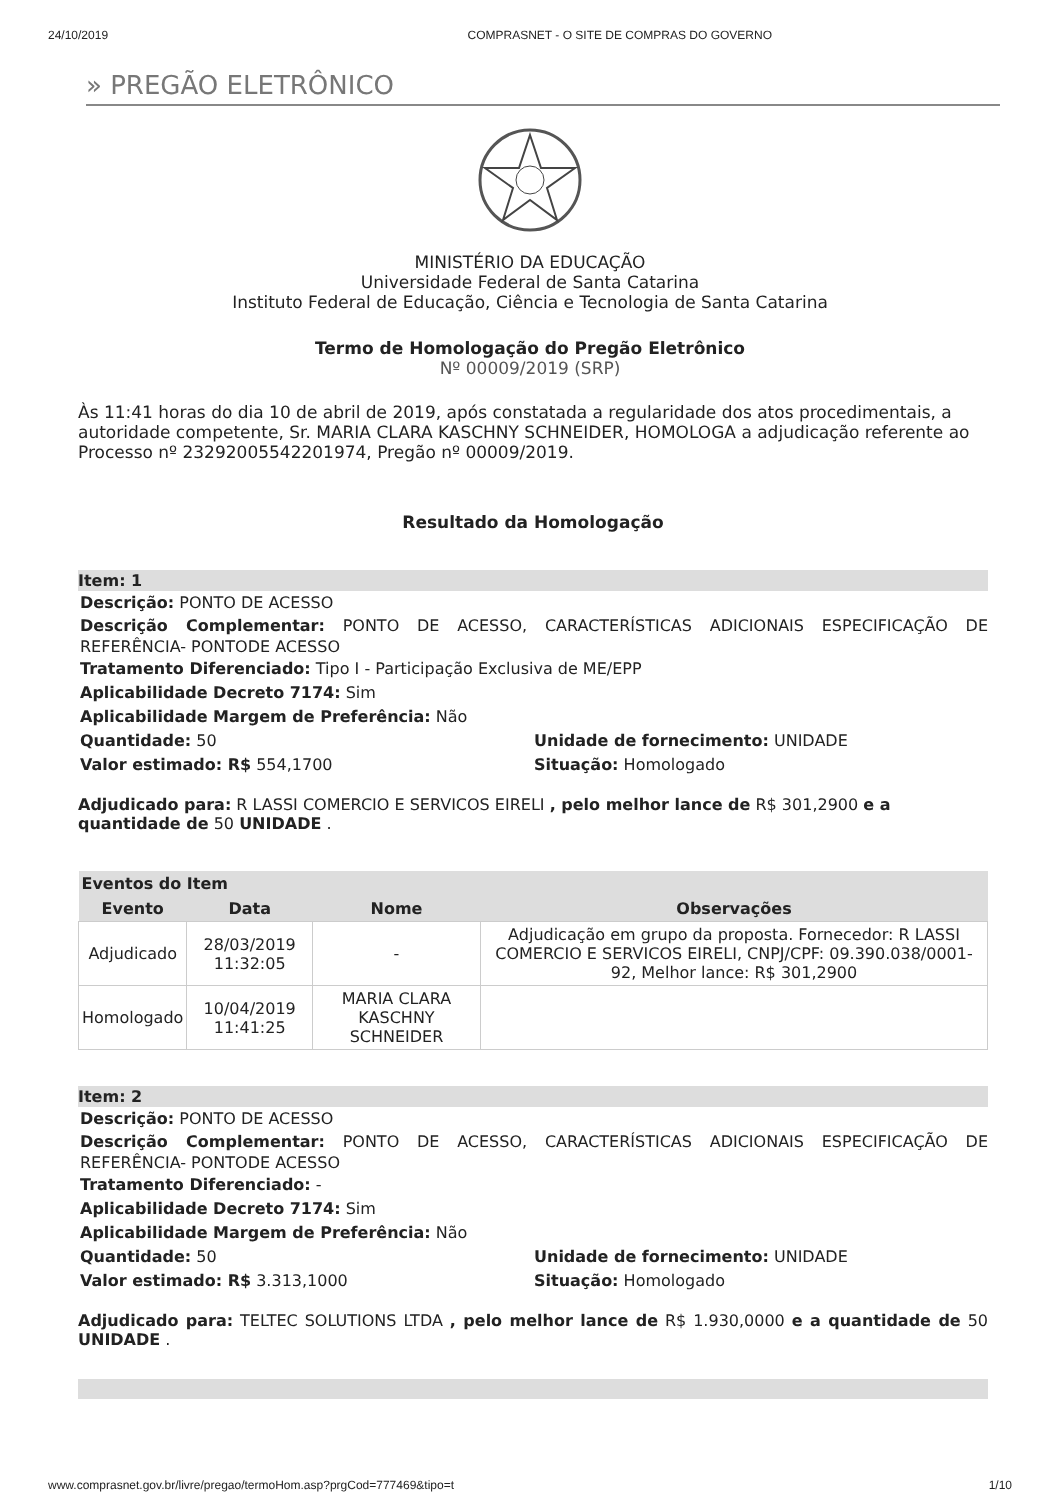24/10/2019 COMPRASNET - O SITE DE COMPRAS DO GOVERNO
» PREGÃO ELETRÔNICO
MINISTÉRIO DA EDUCAÇÃO
Universidade Federal de Santa Catarina
Instituto Federal de Educação, Ciência e Tecnologia de Santa Catarina
Termo de Homologação do Pregão Eletrônico
Nº 00009/2019 (SRP)
Às 11:41 horas do dia 10 de abril de 2019, após constatada a regularidade dos atos procedimentais, a autoridade competente, Sr. MARIA CLARA KASCHNY SCHNEIDER, HOMOLOGA a adjudicação referente ao Processo nº 23292005542201974, Pregão nº 00009/2019.
Resultado da Homologação
Item: 1
Descrição: PONTO DE ACESSO
Descrição Complementar: PONTO DE ACESSO, CARACTERÍSTICAS ADICIONAIS ESPECIFICAÇÃO DE REFERÊNCIA- PONTODE ACESSO
Tratamento Diferenciado: Tipo I - Participação Exclusiva de ME/EPP
Aplicabilidade Decreto 7174: Sim
Aplicabilidade Margem de Preferência: Não
Quantidade: 50 Unidade de fornecimento: UNIDADE
Valor estimado: R$ 554,1700 Situação: Homologado
Adjudicado para: R LASSI COMERCIO E SERVICOS EIRELI , pelo melhor lance de R$ 301,2900 e a quantidade de 50 UNIDADE .
| Eventos do Item | | | |
| --- | --- | --- | --- |
| Evento | Data | Nome | Observações |
| Adjudicado | 28/03/2019 11:32:05 | - | Adjudicação em grupo da proposta. Fornecedor: R LASSI COMERCIO E SERVICOS EIRELI, CNPJ/CPF: 09.390.038/0001-92, Melhor lance: R$ 301,2900 |
| Homologado | 10/04/2019 11:41:25 | MARIA CLARA KASCHNY SCHNEIDER | |
Item: 2
Descrição: PONTO DE ACESSO
Descrição Complementar: PONTO DE ACESSO, CARACTERÍSTICAS ADICIONAIS ESPECIFICAÇÃO DE REFERÊNCIA- PONTODE ACESSO
Tratamento Diferenciado: -
Aplicabilidade Decreto 7174: Sim
Aplicabilidade Margem de Preferência: Não
Quantidade: 50 Unidade de fornecimento: UNIDADE
Valor estimado: R$ 3.313,1000 Situação: Homologado
Adjudicado para: TELTEC SOLUTIONS LTDA , pelo melhor lance de R$ 1.930,0000 e a quantidade de 50 UNIDADE .
www.comprasnet.gov.br/livre/pregao/termoHom.asp?prgCod=777469&tipo=t 1/10